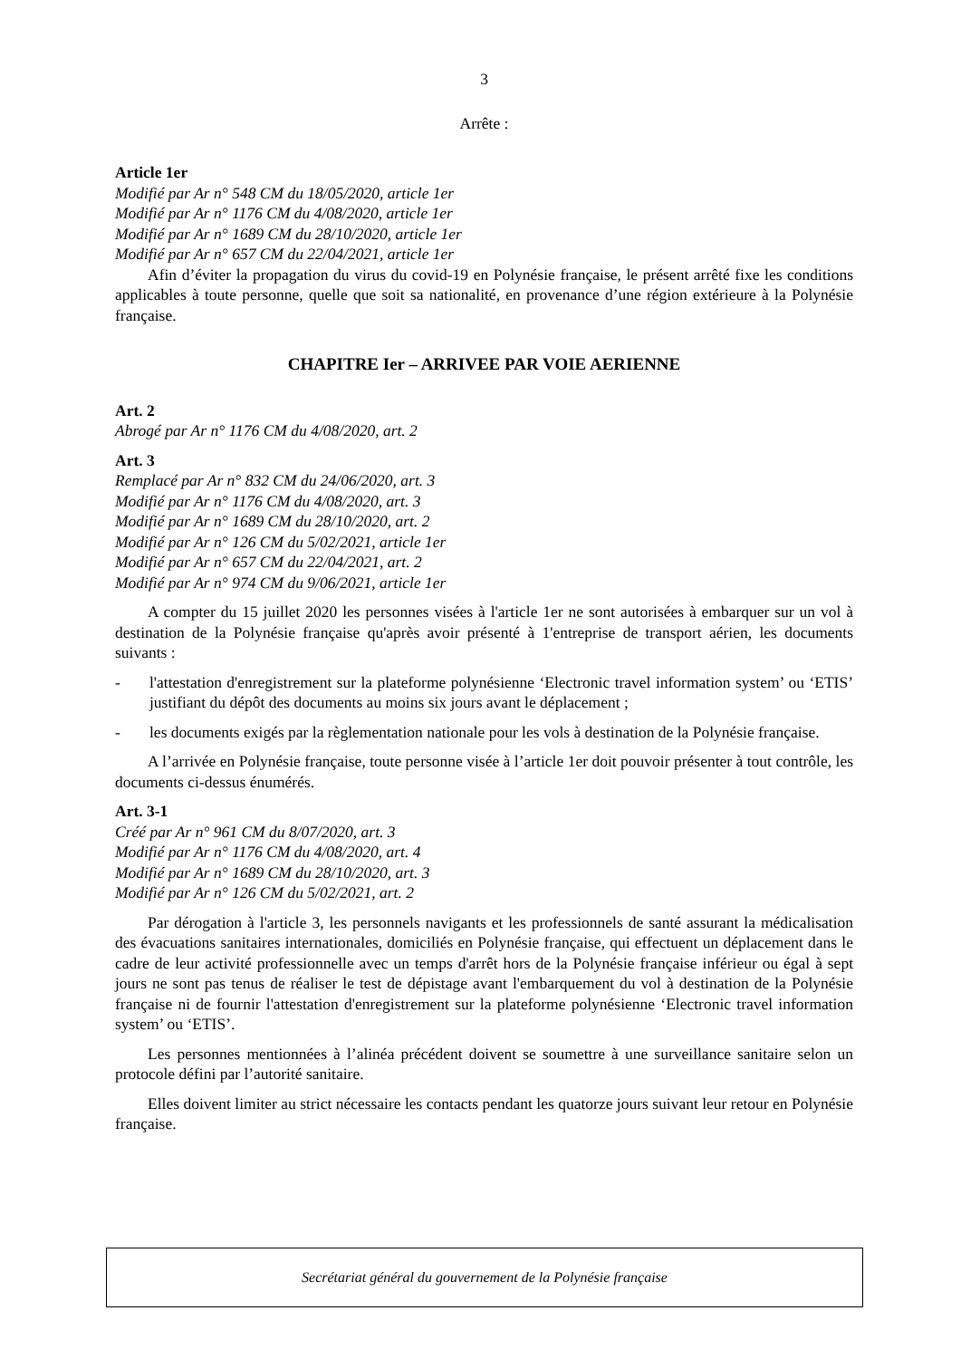3
Arrête :
Article 1er
Modifié par Ar n° 548 CM du 18/05/2020, article 1er
Modifié par Ar n° 1176 CM du 4/08/2020, article 1er
Modifié par Ar n° 1689 CM du 28/10/2020, article 1er
Modifié par Ar n° 657 CM du 22/04/2021, article 1er
Afin d’éviter la propagation du virus du covid-19 en Polynésie française, le présent arrêté fixe les conditions applicables à toute personne, quelle que soit sa nationalité, en provenance d’une région extérieure à la Polynésie française.
CHAPITRE Ier – ARRIVEE PAR VOIE AERIENNE
Art. 2
Abrogé par Ar n° 1176 CM du 4/08/2020, art. 2
Art. 3
Remplacé par Ar n° 832 CM du 24/06/2020, art. 3
Modifié par Ar n° 1176 CM du 4/08/2020, art. 3
Modifié par Ar n° 1689 CM du 28/10/2020, art. 2
Modifié par Ar n° 126 CM du 5/02/2021, article 1er
Modifié par Ar n° 657 CM du 22/04/2021, art. 2
Modifié par Ar n° 974 CM du 9/06/2021, article 1er
A compter du 15 juillet 2020 les personnes visées à l'article 1er ne sont autorisées à embarquer sur un vol à destination de la Polynésie française qu'après avoir présenté à 1'entreprise de transport aérien, les documents suivants :
- l'attestation d'enregistrement sur la plateforme polynésienne ‘Electronic travel information system’ ou ‘ETIS’ justifiant du dépôt des documents au moins six jours avant le déplacement ;
- les documents exigés par la règlementation nationale pour les vols à destination de la Polynésie française.
A l’arrivée en Polynésie française, toute personne visée à l’article 1er doit pouvoir présenter à tout contrôle, les documents ci-dessus énumérés.
Art. 3-1
Créé par Ar n° 961 CM du 8/07/2020, art. 3
Modifié par Ar n° 1176 CM du 4/08/2020, art. 4
Modifié par Ar n° 1689 CM du 28/10/2020, art. 3
Modifié par Ar n° 126 CM du 5/02/2021, art. 2
Par dérogation à l'article 3, les personnels navigants et les professionnels de santé assurant la médicalisation des évacuations sanitaires internationales, domiciliés en Polynésie française, qui effectuent un déplacement dans le cadre de leur activité professionnelle avec un temps d'arrêt hors de la Polynésie française inférieur ou égal à sept jours ne sont pas tenus de réaliser le test de dépistage avant l'embarquement du vol à destination de la Polynésie française ni de fournir l'attestation d'enregistrement sur la plateforme polynésienne ‘Electronic travel information system’ ou ‘ETIS’.
Les personnes mentionnées à l’alinéa précédent doivent se soumettre à une surveillance sanitaire selon un protocole défini par l’autorité sanitaire.
Elles doivent limiter au strict nécessaire les contacts pendant les quatorze jours suivant leur retour en Polynésie française.
Secrétariat général du gouvernement de la Polynésie française